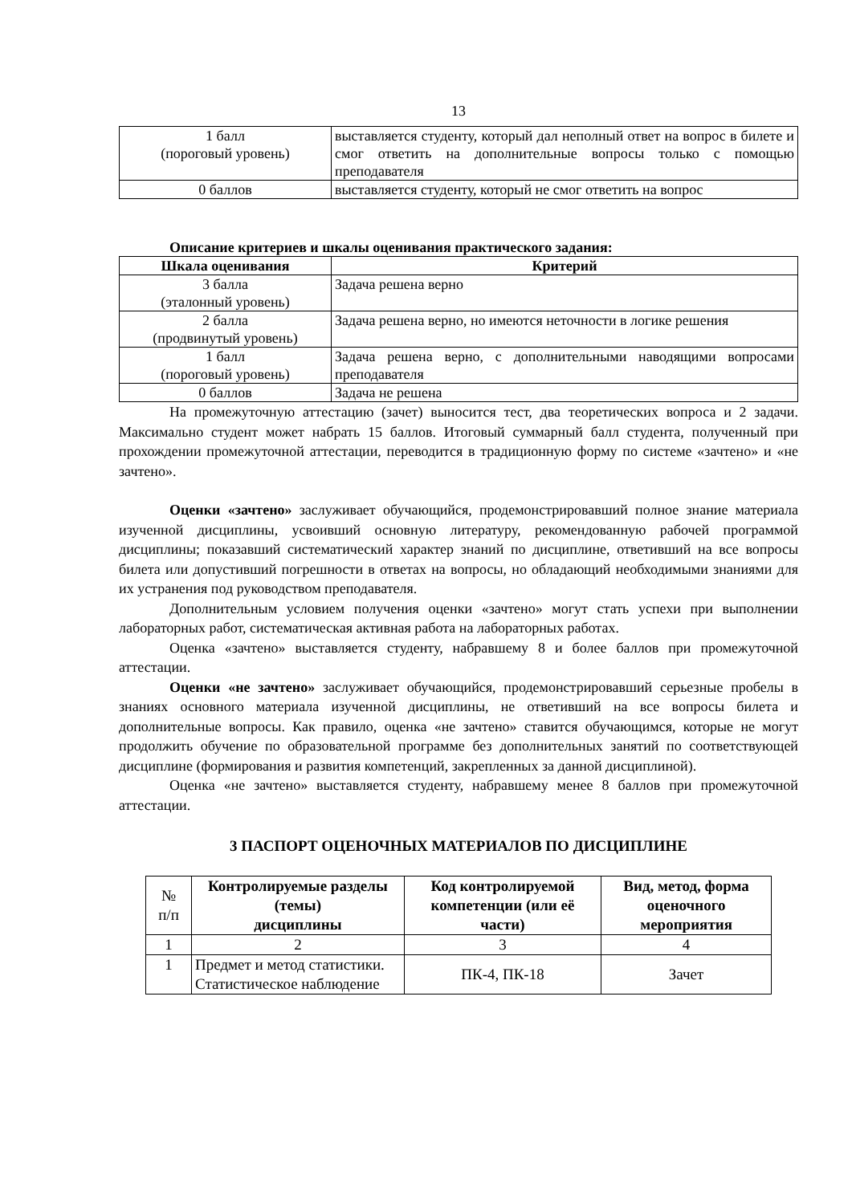13
| 1 балл (пороговый уровень) | выставляется студенту, который дал неполный ответ на вопрос в билете и смог ответить на дополнительные вопросы только с помощью преподавателя |
| 0 баллов | выставляется студенту, который не смог ответить на вопрос |
Описание критериев и шкалы оценивания практического задания:
| Шкала оценивания | Критерий |
| --- | --- |
| 3 балла (эталонный уровень) | Задача решена верно |
| 2 балла (продвинутый уровень) | Задача решена верно, но имеются неточности в логике решения |
| 1 балл (пороговый уровень) | Задача решена верно, с дополнительными наводящими вопросами преподавателя |
| 0 баллов | Задача не решена |
На промежуточную аттестацию (зачет) выносится тест, два теоретических вопроса и 2 задачи. Максимально студент может набрать 15 баллов. Итоговый суммарный балл студента, полученный при прохождении промежуточной аттестации, переводится в традиционную форму по системе «зачтено» и «не зачтено».
Оценки «зачтено» заслуживает обучающийся, продемонстрировавший полное знание материала изученной дисциплины, усвоивший основную литературу, рекомендованную рабочей программой дисциплины; показавший систематический характер знаний по дисциплине, ответивший на все вопросы билета или допустивший погрешности в ответах на вопросы, но обладающий необходимыми знаниями для их устранения под руководством преподавателя.
Дополнительным условием получения оценки «зачтено» могут стать успехи при выполнении лабораторных работ, систематическая активная работа на лабораторных работах.
Оценка «зачтено» выставляется студенту, набравшему 8 и более баллов при промежуточной аттестации.
Оценки «не зачтено» заслуживает обучающийся, продемонстрировавший серьезные пробелы в знаниях основного материала изученной дисциплины, не ответивший на все вопросы билета и дополнительные вопросы. Как правило, оценка «не зачтено» ставится обучающимся, которые не могут продолжить обучение по образовательной программе без дополнительных занятий по соответствующей дисциплине (формирования и развития компетенций, закрепленных за данной дисциплиной).
Оценка «не зачтено» выставляется студенту, набравшему менее 8 баллов при промежуточной аттестации.
3 ПАСПОРТ ОЦЕНОЧНЫХ МАТЕРИАЛОВ ПО ДИСЦИПЛИНЕ
| № п/п | Контролируемые разделы (темы) дисциплины | Код контролируемой компетенции (или её части) | Вид, метод, форма оценочного мероприятия |
| 1 | 2 | 3 | 4 |
| 1 | Предмет и метод статистики. Статистическое наблюдение | ПК-4, ПК-18 | Зачет |